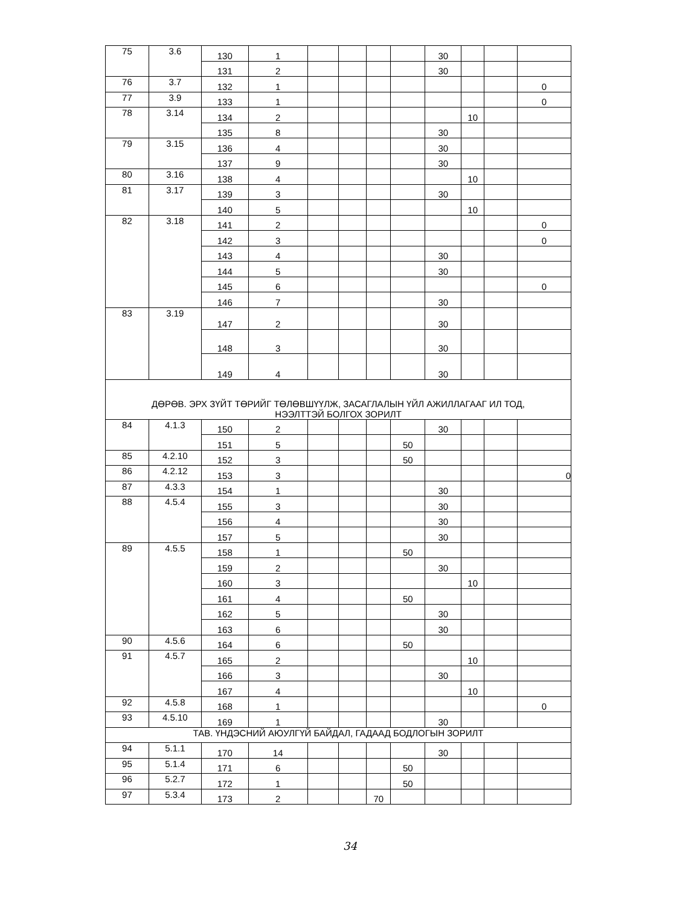| 75 | 3.6 | 130 | 1 | | | | | 30 | | | |
| | | 131 | 2 | | | | | 30 | | | |
| 76 | 3.7 | 132 | 1 | | | | | | | | 0 |
| 77 | 3.9 | 133 | 1 | | | | | | | | 0 |
| 78 | 3.14 | 134 | 2 | | | | | | 10 | | |
| | | 135 | 8 | | | | | 30 | | | |
| 79 | 3.15 | 136 | 4 | | | | | 30 | | | |
| | | 137 | 9 | | | | | 30 | | | |
| 80 | 3.16 | 138 | 4 | | | | | | 10 | | |
| 81 | 3.17 | 139 | 3 | | | | | 30 | | | |
| | | 140 | 5 | | | | | | 10 | | |
| 82 | 3.18 | 141 | 2 | | | | | | | | 0 |
| | | 142 | 3 | | | | | | | | 0 |
| | | 143 | 4 | | | | | 30 | | | |
| | | 144 | 5 | | | | | 30 | | | |
| | | 145 | 6 | | | | | | | | 0 |
| | | 146 | 7 | | | | | 30 | | | |
| 83 | 3.19 | 147 | 2 | | | | | 30 | | | |
| | | 148 | 3 | | | | | 30 | | | |
| | | 149 | 4 | | | | | 30 | | | |
| ДӨРӨВ. ЭРХ ЗҮЙТ ТӨРИЙГ ТӨЛӨВШҮҮЛЖ, ЗАСАГЛАЛЫН ҮЙЛ АЖИЛЛАГААГ ИЛ ТОД, НЭЭЛТТЭЙ БОЛГОХ ЗОРИЛТ | | | | | | | | | | | |
| 84 | 4.1.3 | 150 | 2 | | | | | 30 | | | |
| | | 151 | 5 | | | | 50 | | | | |
| 85 | 4.2.10 | 152 | 3 | | | | 50 | | | | |
| 86 | 4.2.12 | 153 | 3 | | | | | | | | 0 |
| 87 | 4.3.3 | 154 | 1 | | | | | 30 | | | |
| 88 | 4.5.4 | 155 | 3 | | | | | 30 | | | |
| | | 156 | 4 | | | | | 30 | | | |
| | | 157 | 5 | | | | | 30 | | | |
| 89 | 4.5.5 | 158 | 1 | | | | 50 | | | | |
| | | 159 | 2 | | | | | 30 | | | |
| | | 160 | 3 | | | | | | 10 | | |
| | | 161 | 4 | | | | 50 | | | | |
| | | 162 | 5 | | | | | 30 | | | |
| | | 163 | 6 | | | | | 30 | | | |
| 90 | 4.5.6 | 164 | 6 | | | | 50 | | | | |
| 91 | 4.5.7 | 165 | 2 | | | | | | 10 | | |
| | | 166 | 3 | | | | | 30 | | | |
| | | 167 | 4 | | | | | | 10 | | |
| 92 | 4.5.8 | 168 | 1 | | | | | | | | 0 |
| 93 | 4.5.10 | 169 | 1 | | | | | 30 | | | |
| ТАВ. ҮНДЭСНИЙ АЮУЛГҮЙ БАЙДАЛ, ГАДААД БОДЛОГЫН ЗОРИЛТ | | | | | | | | | | | |
| 94 | 5.1.1 | 170 | 14 | | | | | 30 | | | |
| 95 | 5.1.4 | 171 | 6 | | | | 50 | | | | |
| 96 | 5.2.7 | 172 | 1 | | | | 50 | | | | |
| 97 | 5.3.4 | 173 | 2 | | | 70 | | | | | |
34